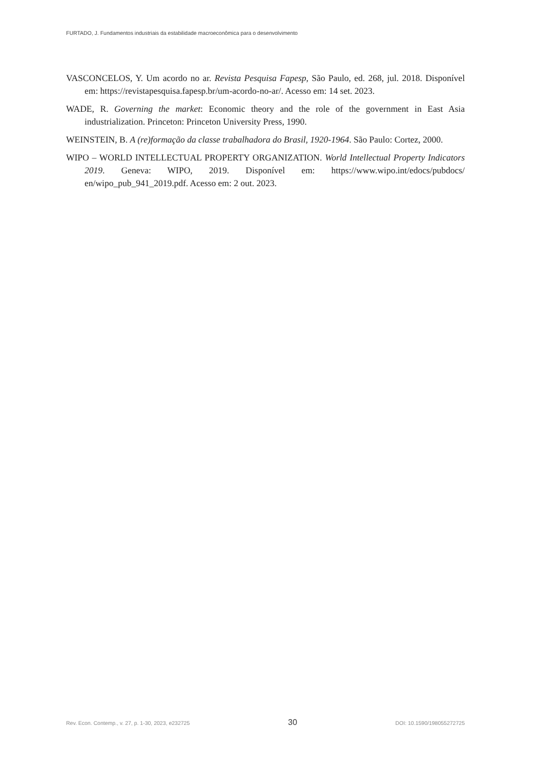FURTADO, J. Fundamentos industriais da estabilidade macroeconômica para o desenvolvimento
VASCONCELOS, Y. Um acordo no ar. Revista Pesquisa Fapesp, São Paulo, ed. 268, jul. 2018. Disponível em: https://revistapesquisa.fapesp.br/um-acordo-no-ar/. Acesso em: 14 set. 2023.
WADE, R. Governing the market: Economic theory and the role of the government in East Asia industrialization. Princeton: Princeton University Press, 1990.
WEINSTEIN, B. A (re)formação da classe trabalhadora do Brasil, 1920-1964. São Paulo: Cortez, 2000.
WIPO – WORLD INTELLECTUAL PROPERTY ORGANIZATION. World Intellectual Property Indicators 2019. Geneva: WIPO, 2019. Disponível em: https://www.wipo.int/edocs/pubdocs/ en/wipo_pub_941_2019.pdf. Acesso em: 2 out. 2023.
Rev. Econ. Contemp., v. 27, p. 1-30, 2023, e232725 30 DOI: 10.1590/198055272725